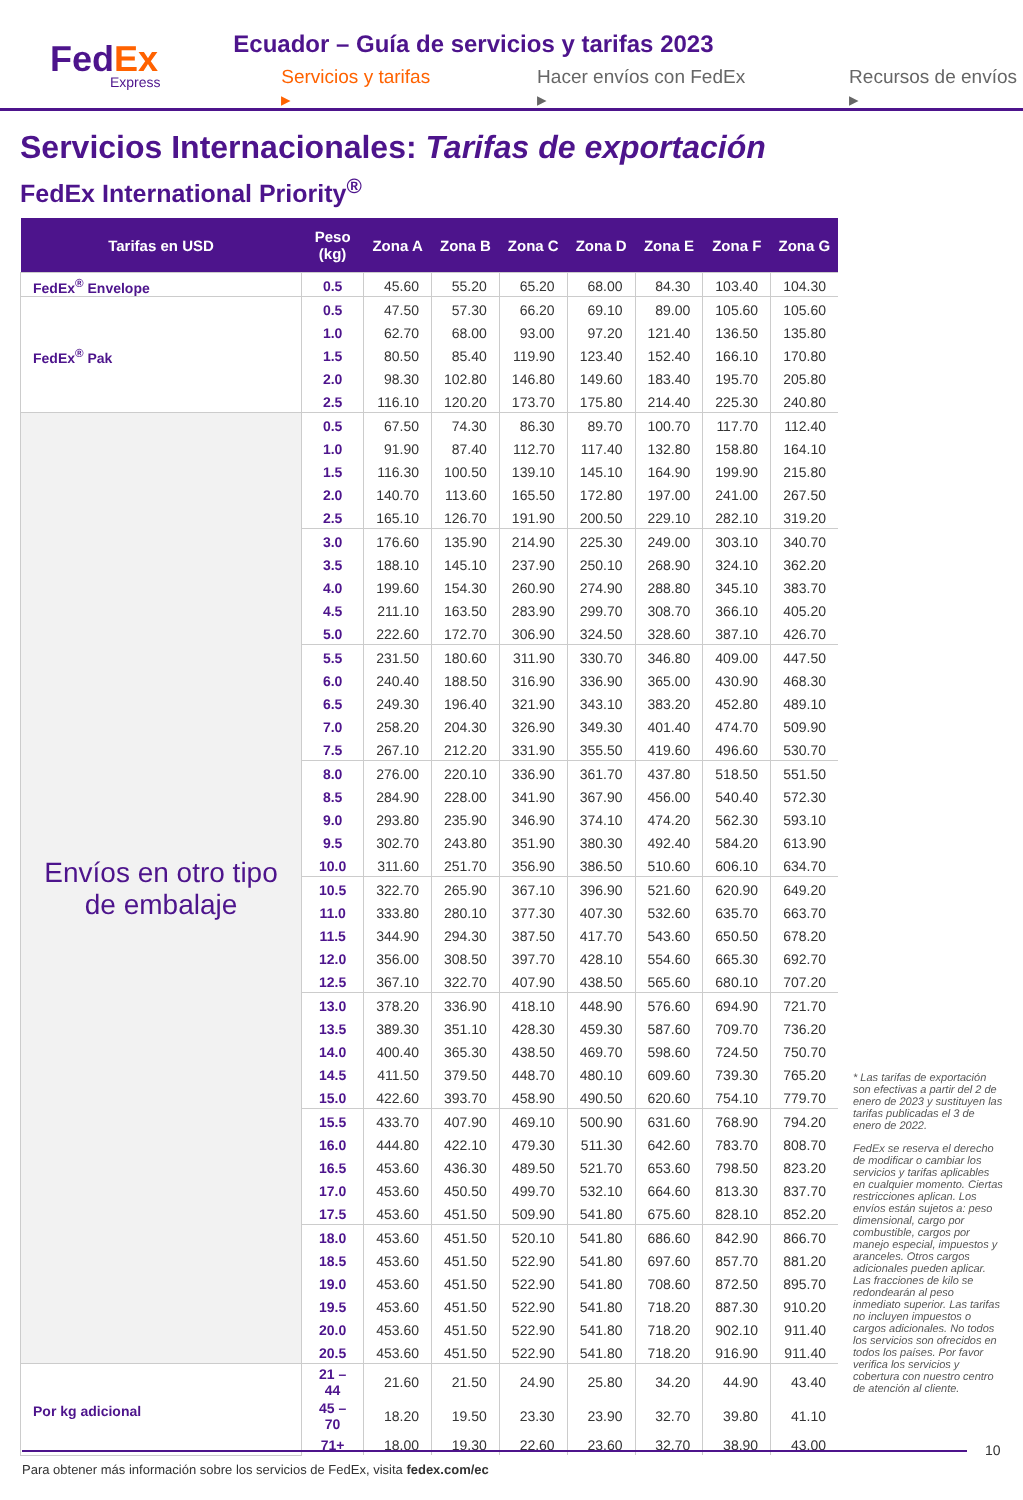FedEx
Express
Ecuador – Guía de servicios y tarifas 2023
Servicios y tarifas ▸ Hacer envíos con FedEx ▸ Recursos de envíos ▸
Servicios Internacionales: Tarifas de exportación
FedEx International Priority<sup>®</sup>
| Tarifas en USD | Peso (kg) | Zona A | Zona B | Zona C | Zona D | Zona E | Zona F | Zona G |
| --- | --- | --- | --- | --- | --- | --- | --- | --- |
| FedEx<sup>®</sup> Envelope | 0.5 | 45.60 | 55.20 | 65.20 | 68.00 | 84.30 | 103.40 | 104.30 |
| FedEx<sup>®</sup> Pak | 0.5 | 47.50 | 57.30 | 66.20 | 69.10 | 89.00 | 105.60 | 105.60 |
| | 1.0 | 62.70 | 68.00 | 93.00 | 97.20 | 121.40 | 136.50 | 135.80 |
| | 1.5 | 80.50 | 85.40 | 119.90 | 123.40 | 152.40 | 166.10 | 170.80 |
| | 2.0 | 98.30 | 102.80 | 146.80 | 149.60 | 183.40 | 195.70 | 205.80 |
| | 2.5 | 116.10 | 120.20 | 173.70 | 175.80 | 214.40 | 225.30 | 240.80 |
| Envíos en otro tipo de embalaje | 0.5 | 67.50 | 74.30 | 86.30 | 89.70 | 100.70 | 117.70 | 112.40 |
| | 1.0 | 91.90 | 87.40 | 112.70 | 117.40 | 132.80 | 158.80 | 164.10 |
| | 1.5 | 116.30 | 100.50 | 139.10 | 145.10 | 164.90 | 199.90 | 215.80 |
| | 2.0 | 140.70 | 113.60 | 165.50 | 172.80 | 197.00 | 241.00 | 267.50 |
| | 2.5 | 165.10 | 126.70 | 191.90 | 200.50 | 229.10 | 282.10 | 319.20 |
| | 3.0 | 176.60 | 135.90 | 214.90 | 225.30 | 249.00 | 303.10 | 340.70 |
| | 3.5 | 188.10 | 145.10 | 237.90 | 250.10 | 268.90 | 324.10 | 362.20 |
| | 4.0 | 199.60 | 154.30 | 260.90 | 274.90 | 288.80 | 345.10 | 383.70 |
| | 4.5 | 211.10 | 163.50 | 283.90 | 299.70 | 308.70 | 366.10 | 405.20 |
| | 5.0 | 222.60 | 172.70 | 306.90 | 324.50 | 328.60 | 387.10 | 426.70 |
| | 5.5 | 231.50 | 180.60 | 311.90 | 330.70 | 346.80 | 409.00 | 447.50 |
| | 6.0 | 240.40 | 188.50 | 316.90 | 336.90 | 365.00 | 430.90 | 468.30 |
| | 6.5 | 249.30 | 196.40 | 321.90 | 343.10 | 383.20 | 452.80 | 489.10 |
| | 7.0 | 258.20 | 204.30 | 326.90 | 349.30 | 401.40 | 474.70 | 509.90 |
| | 7.5 | 267.10 | 212.20 | 331.90 | 355.50 | 419.60 | 496.60 | 530.70 |
| | 8.0 | 276.00 | 220.10 | 336.90 | 361.70 | 437.80 | 518.50 | 551.50 |
| | 8.5 | 284.90 | 228.00 | 341.90 | 367.90 | 456.00 | 540.40 | 572.30 |
| | 9.0 | 293.80 | 235.90 | 346.90 | 374.10 | 474.20 | 562.30 | 593.10 |
| | 9.5 | 302.70 | 243.80 | 351.90 | 380.30 | 492.40 | 584.20 | 613.90 |
| | 10.0 | 311.60 | 251.70 | 356.90 | 386.50 | 510.60 | 606.10 | 634.70 |
| | 10.5 | 322.70 | 265.90 | 367.10 | 396.90 | 521.60 | 620.90 | 649.20 |
| | 11.0 | 333.80 | 280.10 | 377.30 | 407.30 | 532.60 | 635.70 | 663.70 |
| | 11.5 | 344.90 | 294.30 | 387.50 | 417.70 | 543.60 | 650.50 | 678.20 |
| | 12.0 | 356.00 | 308.50 | 397.70 | 428.10 | 554.60 | 665.30 | 692.70 |
| | 12.5 | 367.10 | 322.70 | 407.90 | 438.50 | 565.60 | 680.10 | 707.20 |
| | 13.0 | 378.20 | 336.90 | 418.10 | 448.90 | 576.60 | 694.90 | 721.70 |
| | 13.5 | 389.30 | 351.10 | 428.30 | 459.30 | 587.60 | 709.70 | 736.20 |
| | 14.0 | 400.40 | 365.30 | 438.50 | 469.70 | 598.60 | 724.50 | 750.70 |
| | 14.5 | 411.50 | 379.50 | 448.70 | 480.10 | 609.60 | 739.30 | 765.20 |
| | 15.0 | 422.60 | 393.70 | 458.90 | 490.50 | 620.60 | 754.10 | 779.70 |
| | 15.5 | 433.70 | 407.90 | 469.10 | 500.90 | 631.60 | 768.90 | 794.20 |
| | 16.0 | 444.80 | 422.10 | 479.30 | 511.30 | 642.60 | 783.70 | 808.70 |
| | 16.5 | 453.60 | 436.30 | 489.50 | 521.70 | 653.60 | 798.50 | 823.20 |
| | 17.0 | 453.60 | 450.50 | 499.70 | 532.10 | 664.60 | 813.30 | 837.70 |
| | 17.5 | 453.60 | 451.50 | 509.90 | 541.80 | 675.60 | 828.10 | 852.20 |
| | 18.0 | 453.60 | 451.50 | 520.10 | 541.80 | 686.60 | 842.90 | 866.70 |
| | 18.5 | 453.60 | 451.50 | 522.90 | 541.80 | 697.60 | 857.70 | 881.20 |
| | 19.0 | 453.60 | 451.50 | 522.90 | 541.80 | 708.60 | 872.50 | 895.70 |
| | 19.5 | 453.60 | 451.50 | 522.90 | 541.80 | 718.20 | 887.30 | 910.20 |
| | 20.0 | 453.60 | 451.50 | 522.90 | 541.80 | 718.20 | 902.10 | 911.40 |
| | 20.5 | 453.60 | 451.50 | 522.90 | 541.80 | 718.20 | 916.90 | 911.40 |
| Por kg adicional | 21 – 44 | 21.60 | 21.50 | 24.90 | 25.80 | 34.20 | 44.90 | 43.40 |
| | 45 – 70 | 18.20 | 19.50 | 23.30 | 23.90 | 32.70 | 39.80 | 41.10 |
| | 71+ | 18.00 | 19.30 | 22.60 | 23.60 | 32.70 | 38.90 | 43.00 |
* Las tarifas de exportación son efectivas a partir del 2 de enero de 2023 y sustituyen las tarifas publicadas el 3 de enero de 2022.
FedEx se reserva el derecho de modificar o cambiar los servicios y tarifas aplicables en cualquier momento. Ciertas restricciones aplican. Los envíos están sujetos a: peso dimensional, cargo por combustible, cargos por manejo especial, impuestos y aranceles. Otros cargos adicionales pueden aplicar. Las fracciones de kilo se redondearán al peso inmediato superior. Las tarifas no incluyen impuestos o cargos adicionales. No todos los servicios son ofrecidos en todos los países. Por favor verifica los servicios y cobertura con nuestro centro de atención al cliente.
10
Para obtener más información sobre los servicios de FedEx, visita fedex.com/ec